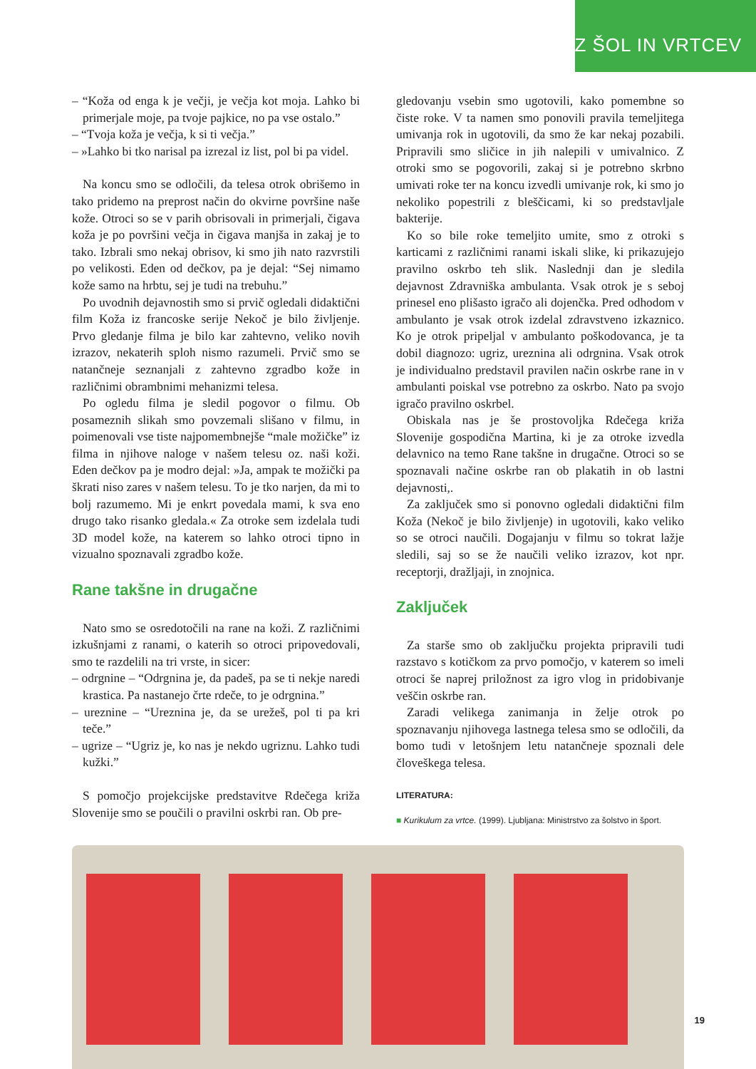IZ ŠOL IN VRTCEV
– “Koža od enga k je večji, je večja kot moja. Lahko bi primerjale moje, pa tvoje pajkice, no pa vse ostalo.”
– “Tvoja koža je večja, k si ti večja.”
– »Lahko bi tko narisal pa izrezal iz list, pol bi pa videl.
Na koncu smo se odločili, da telesa otrok obrišemo in tako pridemo na preprost način do okvirne površine naše kože. Otroci so se v parih obrisovali in primerjali, čigava koža je po površini večja in čigava manjša in zakaj je to tako. Izbrali smo nekaj obrisov, ki smo jih nato razvrstili po velikosti. Eden od dečkov, pa je dejal: “Sej nimamo kože samo na hrbtu, sej je tudi na trebuhu.”
Po uvodnih dejavnostih smo si prvič ogledali didaktični film Koža iz francoske serije Nekoč je bilo življenje. Prvo gledanje filma je bilo kar zahtevno, veliko novih izrazov, nekaterih sploh nismo razumeli. Prvič smo se natančneje seznanjali z zahtevno zgradbo kože in različnimi obrambnimi mehanizmi telesa.
Po ogledu filma je sledil pogovor o filmu. Ob posameznih slikah smo povzemali slišano v filmu, in poimenovali vse tiste najpomembnejše “male možičke” iz filma in njihove naloge v našem telesu oz. naši koži. Eden dečkov pa je modro dejal: »Ja, ampak te možički pa škrati niso zares v našem telesu. To je tko narjen, da mi to bolj razumemo. Mi je enkrt povedala mami, k sva eno drugo tako risanko gledala.« Za otroke sem izdelala tudi 3D model kože, na katerem so lahko otroci tipno in vizualno spoznavali zgradbo kože.
Rane takšne in drugačne
Nato smo se osredotočili na rane na koži. Z različnimi izkušnjami z ranami, o katerih so otroci pripovedovali, smo te razdelili na tri vrste, in sicer:
– odrgnine – “Odrgnina je, da padeš, pa se ti nekje naredi krastica. Pa nastanejo črte rdeče, to je odrgnina.”
– ureznine – “Ureznina je, da se urežeš, pol ti pa kri teče.”
– ugrize – “Ugriz je, ko nas je nekdo ugriznu. Lahko tudi kužki.”
S pomočjo projekcijske predstavitve Rdečega križa Slovenije smo se poučili o pravilni oskrbi ran. Ob pre-
gledovanju vsebin smo ugotovili, kako pomembne so čiste roke. V ta namen smo ponovili pravila temeljitega umivanja rok in ugotovili, da smo že kar nekaj pozabili. Pripravili smo sličice in jih nalepili v umivalnico. Z otroki smo se pogovorili, zakaj si je potrebno skrbno umivati roke ter na koncu izvedli umivanje rok, ki smo jo nekoliko popestrili z bleščicami, ki so predstavljale bakterije.
Ko so bile roke temeljito umite, smo z otroki s karticami z različnimi ranami iskali slike, ki prikazujejo pravilno oskrbo teh slik. Naslednji dan je sledila dejavnost Zdravniška ambulanta. Vsak otrok je s seboj prinesel eno plišasto igračo ali dojenčka. Pred odhodom v ambulanto je vsak otrok izdelal zdravstveno izkaznico. Ko je otrok pripeljal v ambulanto poškodovanca, je ta dobil diagnozo: ugriz, ureznina ali odrgnina. Vsak otrok je individualno predstavil pravilen način oskrbe rane in v ambulanti poiskal vse potrebno za oskrbo. Nato pa svojo igračo pravilno oskrbel.
Obiskala nas je še prostovoljka Rdečega križa Slovenije gospodična Martina, ki je za otroke izvedla delavnico na temo Rane takšne in drugačne. Otroci so se spoznavali načine oskrbe ran ob plakatih in ob lastni dejavnosti,.
Za zaključek smo si ponovno ogledali didaktični film Koža (Nekoč je bilo življenje) in ugotovili, kako veliko so se otroci naučili. Dogajanju v filmu so tokrat lažje sledili, saj so se že naučili veliko izrazov, kot npr. receptorji, dražljaji, in znojnica.
Zaključek
Za starše smo ob zaključku projekta pripravili tudi razstavo s kotičkom za prvo pomočjo, v katerem so imeli otroci še naprej priložnost za igro vlog in pridobivanje veščin oskrbe ran.
Zaradi velikega zanimanja in želje otrok po spoznavanju njihovega lastnega telesa smo se odločili, da bomo tudi v letošnjem letu natančneje spoznali dele človeškega telesa.
LITERATURA:
■ Kurikulum za vrtce. (1999). Ljubljana: Ministrstvo za šolstvo in šport.
19